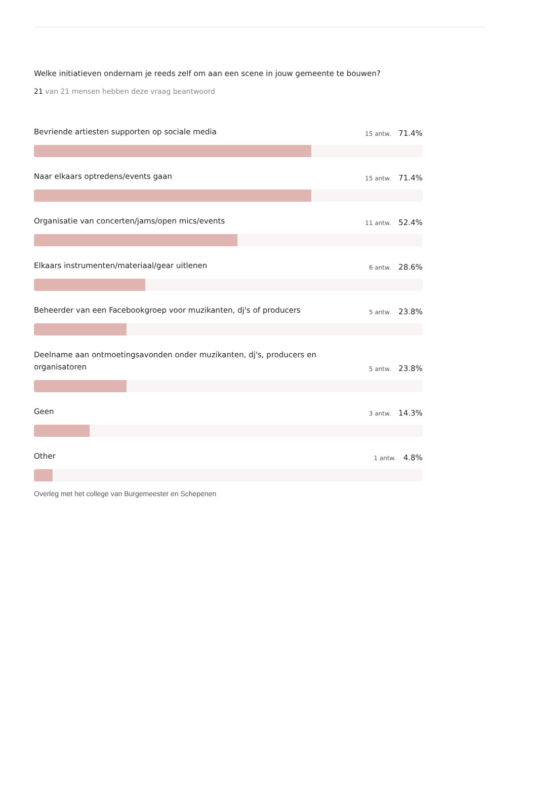Welke initiatieven ondernam je reeds zelf om aan een scene in jouw gemeente te bouwen?
21 van 21 mensen hebben deze vraag beantwoord
Bevriende artiesten supporten op sociale media 15 antw. 71.4%
Naar elkaars optredens/events gaan 15 antw. 71.4%
Organisatie van concerten/jams/open mics/events 11 antw. 52.4%
Elkaars instrumenten/materiaal/gear uitlenen 6 antw. 28.6%
Beheerder van een Facebookgroep voor muzikanten, dj's of producers 5 antw. 23.8%
Deelname aan ontmoetingsavonden onder muzikanten, dj's, producers en organisatoren 5 antw. 23.8%
Geen 3 antw. 14.3%
Other 1 antw. 4.8%
Overleg met het college van Burgemeester en Schepenen